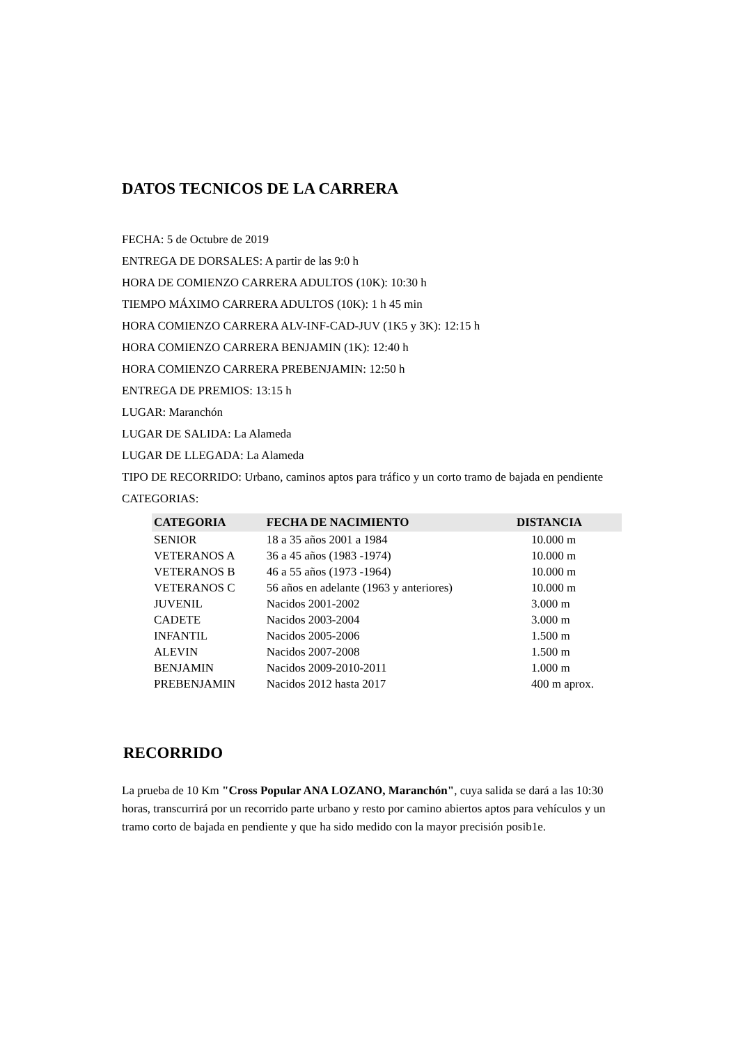DATOS TECNICOS DE LA CARRERA
FECHA: 5 de Octubre de 2019
ENTREGA DE DORSALES: A partir de las 9:0 h
HORA DE COMIENZO CARRERA ADULTOS (10K): 10:30 h
TIEMPO MÁXIMO CARRERA ADULTOS (10K): 1 h 45 min
HORA COMIENZO CARRERA ALV-INF-CAD-JUV (1K5 y 3K): 12:15 h
HORA COMIENZO CARRERA BENJAMIN (1K): 12:40 h
HORA COMIENZO CARRERA PREBENJAMIN: 12:50 h
ENTREGA DE PREMIOS: 13:15 h
LUGAR: Maranchón
LUGAR DE SALIDA: La Alameda
LUGAR DE LLEGADA: La Alameda
TIPO DE RECORRIDO: Urbano, caminos aptos para tráfico y un corto tramo de bajada en pendiente
CATEGORIAS:
| CATEGORIA | FECHA DE NACIMIENTO | DISTANCIA |
| --- | --- | --- |
| SENIOR | 18 a 35 años 2001 a 1984 | 10.000 m |
| VETERANOS A | 36 a 45 años (1983 -1974) | 10.000 m |
| VETERANOS B | 46 a 55 años (1973 -1964) | 10.000 m |
| VETERANOS C | 56 años en adelante (1963 y anteriores) | 10.000 m |
| JUVENIL | Nacidos 2001-2002 | 3.000 m |
| CADETE | Nacidos 2003-2004 | 3.000 m |
| INFANTIL | Nacidos 2005-2006 | 1.500 m |
| ALEVIN | Nacidos 2007-2008 | 1.500 m |
| BENJAMIN | Nacidos 2009-2010-2011 | 1.000 m |
| PREBENJAMIN | Nacidos 2012 hasta 2017 | 400 m aprox. |
RECORRIDO
La prueba de 10 Km "Cross Popular ANA LOZANO, Maranchón", cuya salida se dará a las 10:30 horas, transcurrirá por un recorrido parte urbano y resto por camino abiertos aptos para vehículos y un tramo corto de bajada en pendiente y que ha sido medido con la mayor precisión posib1e.